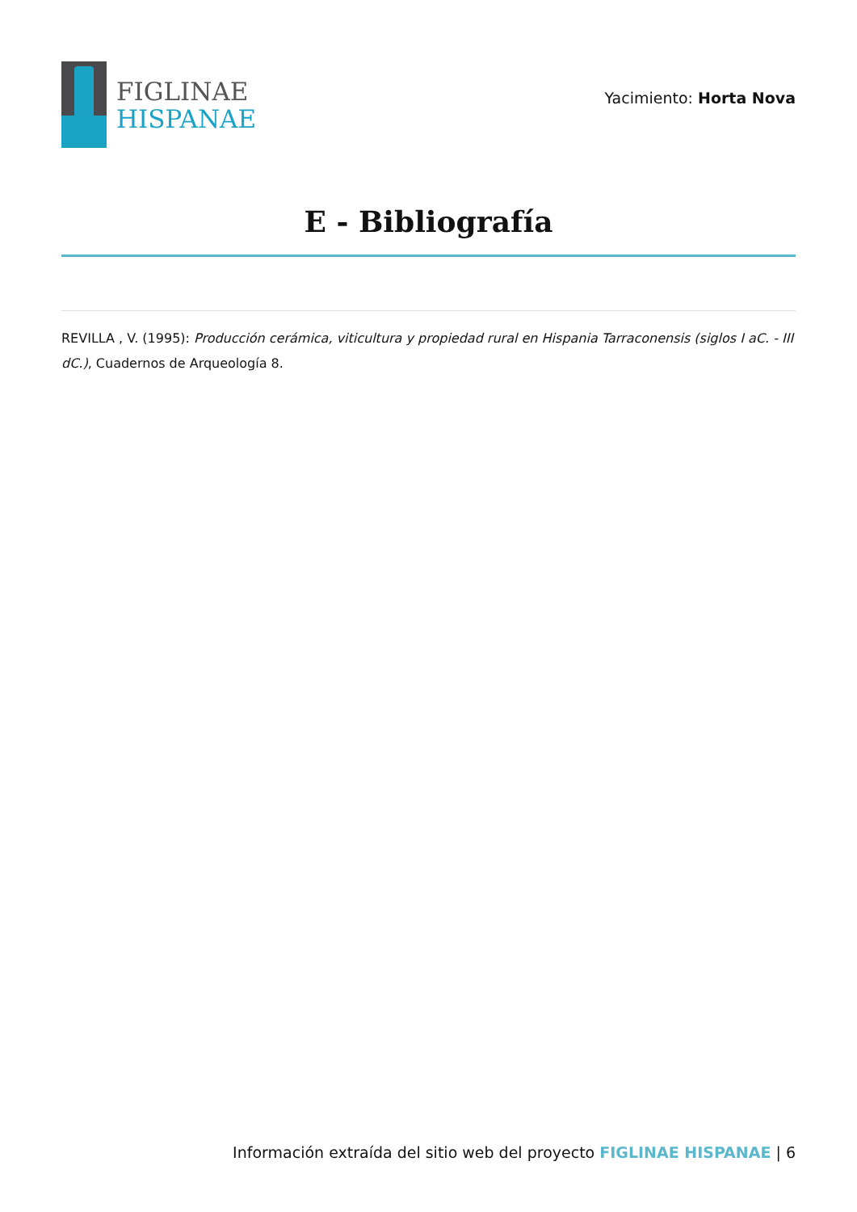FIGLINAE
HISPANAE
Yacimiento: Horta Nova
E - Bibliografía
REVILLA , V. (1995): Producción cerámica, viticultura y propiedad rural en Hispania Tarraconensis (siglos I aC. - III dC.), Cuadernos de Arqueología 8.
Información extraída del sitio web del proyecto FIGLINAE HISPANAE | 6